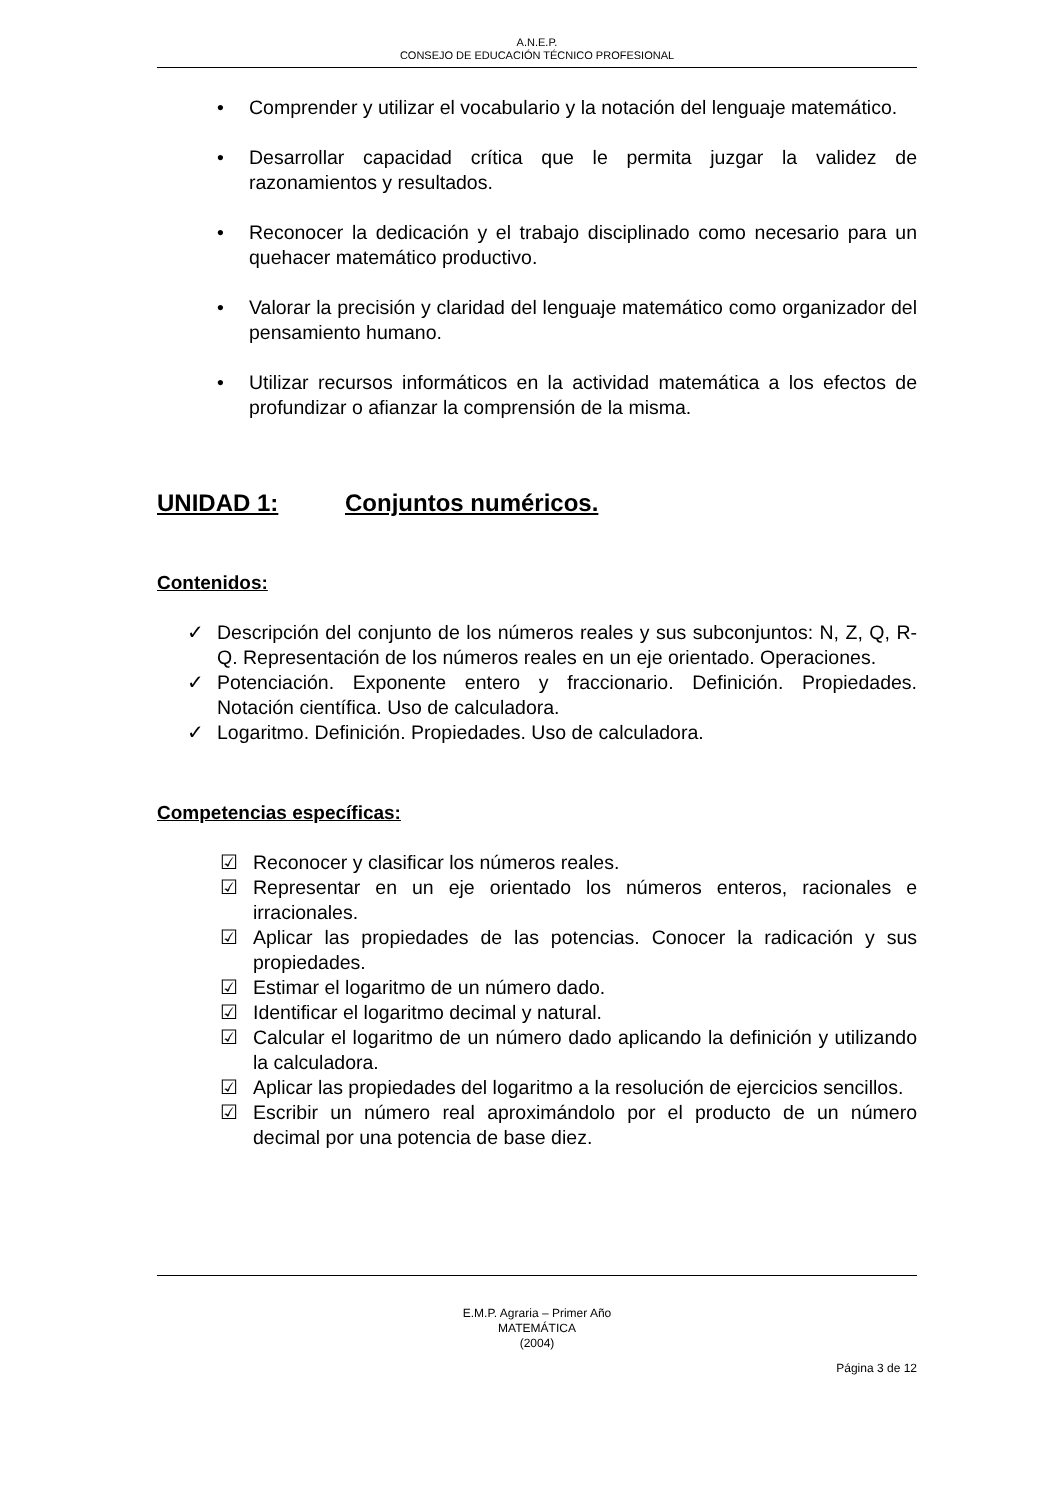A.N.E.P.
CONSEJO DE EDUCACIÓN TÉCNICO PROFESIONAL
• Comprender y utilizar el vocabulario y la notación del lenguaje matemático.
• Desarrollar capacidad crítica que le permita juzgar la validez de razonamientos y resultados.
• Reconocer la dedicación y el trabajo disciplinado como necesario para un quehacer matemático productivo.
• Valorar la precisión y claridad del lenguaje matemático como organizador del pensamiento humano.
• Utilizar recursos informáticos en la actividad matemática a los efectos de profundizar o afianzar la comprensión de la misma.
UNIDAD 1: Conjuntos numéricos.
Contenidos:
✓ Descripción del conjunto de los números reales y sus subconjuntos: N, Z, Q, R-Q. Representación de los números reales en un eje orientado. Operaciones.
✓ Potenciación. Exponente entero y fraccionario. Definición. Propiedades. Notación científica. Uso de calculadora.
✓ Logaritmo. Definición. Propiedades. Uso de calculadora.
Competencias específicas:
☑ Reconocer y clasificar los números reales.
☑ Representar en un eje orientado los números enteros, racionales e irracionales.
☑ Aplicar las propiedades de las potencias. Conocer la radicación y sus propiedades.
☑ Estimar el logaritmo de un número dado.
☑ Identificar el logaritmo decimal y natural.
☑ Calcular el logaritmo de un número dado aplicando la definición y utilizando la calculadora.
☑ Aplicar las propiedades del logaritmo a la resolución de ejercicios sencillos.
☑ Escribir un número real aproximándolo por el producto de un número decimal por una potencia de base diez.
E.M.P. Agraria – Primer Año
MATEMÁTICA
(2004)
Página 3 de 12